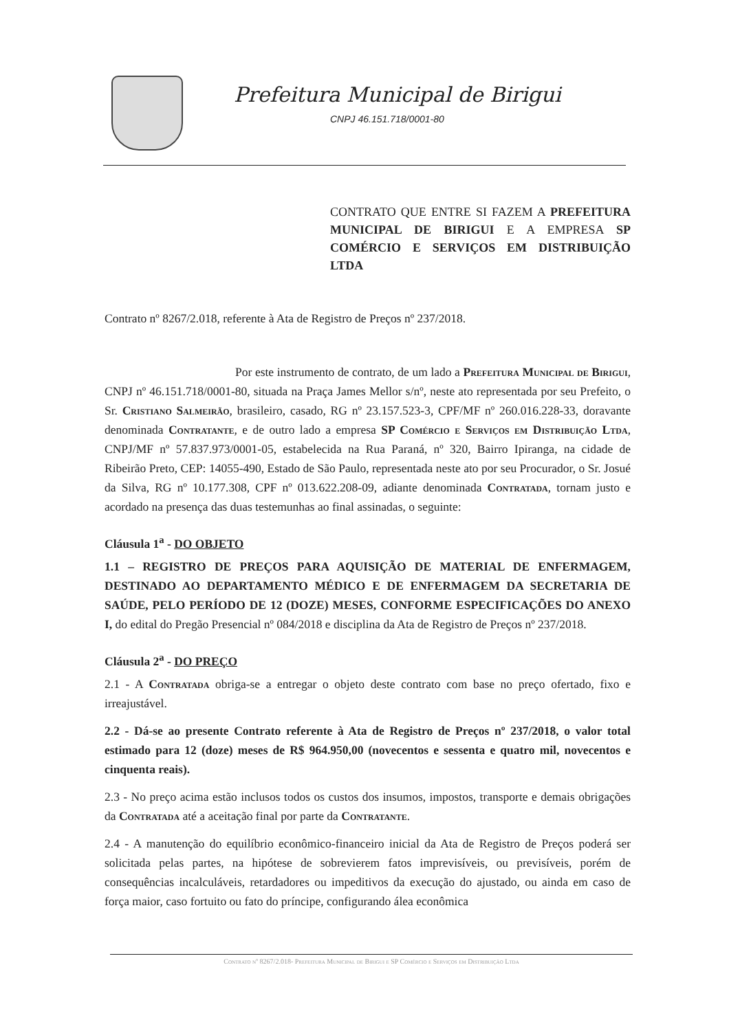Prefeitura Municipal de Birigui
CNPJ 46.151.718/0001-80
CONTRATO QUE ENTRE SI FAZEM A PREFEITURA MUNICIPAL DE BIRIGUI E A EMPRESA SP COMÉRCIO E SERVIÇOS EM DISTRIBUIÇÃO LTDA
Contrato nº 8267/2.018, referente à Ata de Registro de Preços nº 237/2018.
Por este instrumento de contrato, de um lado a Prefeitura Municipal de Birigui, CNPJ nº 46.151.718/0001-80, situada na Praça James Mellor s/nº, neste ato representada por seu Prefeito, o Sr. Cristiano Salmeirão, brasileiro, casado, RG nº 23.157.523-3, CPF/MF nº 260.016.228-33, doravante denominada Contratante, e de outro lado a empresa SP Comércio e Serviços em Distribuição Ltda, CNPJ/MF nº 57.837.973/0001-05, estabelecida na Rua Paraná, nº 320, Bairro Ipiranga, na cidade de Ribeirão Preto, CEP: 14055-490, Estado de São Paulo, representada neste ato por seu Procurador, o Sr. Josué da Silva, RG nº 10.177.308, CPF nº 013.622.208-09, adiante denominada Contratada, tornam justo e acordado na presença das duas testemunhas ao final assinadas, o seguinte:
Cláusula 1<sup>a</sup> - DO OBJETO
1.1 – REGISTRO DE PREÇOS PARA AQUISIÇÃO DE MATERIAL DE ENFERMAGEM, DESTINADO AO DEPARTAMENTO MÉDICO E DE ENFERMAGEM DA SECRETARIA DE SAÚDE, PELO PERÍODO DE 12 (DOZE) MESES, CONFORME ESPECIFICAÇÕES DO ANEXO I, do edital do Pregão Presencial nº 084/2018 e disciplina da Ata de Registro de Preços nº 237/2018.
Cláusula 2<sup>a</sup> - DO PREÇO
2.1 - A Contratada obriga-se a entregar o objeto deste contrato com base no preço ofertado, fixo e irreajustável.
2.2 - Dá-se ao presente Contrato referente à Ata de Registro de Preços nº 237/2018, o valor total estimado para 12 (doze) meses de R$ 964.950,00 (novecentos e sessenta e quatro mil, novecentos e cinquenta reais).
2.3 - No preço acima estão inclusos todos os custos dos insumos, impostos, transporte e demais obrigações da Contratada até a aceitação final por parte da Contratante.
2.4 - A manutenção do equilíbrio econômico-financeiro inicial da Ata de Registro de Preços poderá ser solicitada pelas partes, na hipótese de sobrevierem fatos imprevisíveis, ou previsíveis, porém de consequências incalculáveis, retardadores ou impeditivos da execução do ajustado, ou ainda em caso de força maior, caso fortuito ou fato do príncipe, configurando álea econômica
Contrato nº 8267/2.018- Prefeitura Municipal de Birigui e SP Comércio e Serviços em Distribuição Ltda